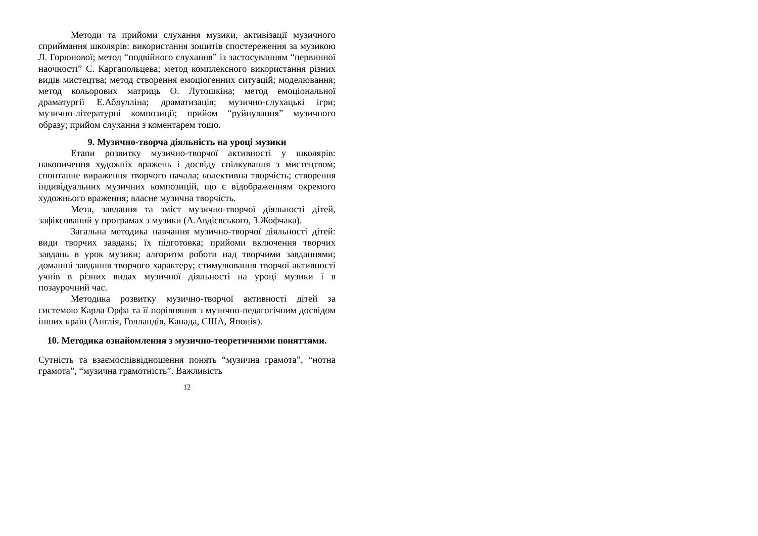Методи та прийоми слухання музики, активізації музичного сприймання школярів: використання зошитів спостереження за музикою Л. Горюнової; метод “подвійного слухання” із застосуванням “первинної наочності” С. Каргапольцева; метод комплексного використання різних видів мистецтва; метод створення емоціогенних ситуацій; моделювання; метод кольорових матриць О. Лутошкіна; метод емоціональної драматургії Е.Абдулліна; драматизація; музично-слухацькі ігри; музично-літературні композиції; прийом “руйнування” музичного образу; прийом слухання з коментарем тощо.
9. Музично-творча діяльність на уроці музики
Етапи розвитку музично-творчої активності у школярів: накопичення художніх вражень і досвіду спілкування з мистецтвом; спонтанне вираження творчого начала; колективна творчість; створення індивідуальних музичних композицій, що є відображенням окремого художнього враження; власне музична творчість.
Мета, завдання та зміст музично-творчої діяльності дітей, зафіксований у програмах з музики (А.Авдієвського, З.Жофчака).
Загальна методика навчання музично-творчої діяльності дітей: види творчих завдань; їх підготовка; прийоми включення творчих завдань в урок музики; алгоритм роботи над творчими завданнями; домашні завдання творчого характеру; стимулювання творчої активності учнів в різних видах музичної діяльності на уроці музики і в позаурочний час.
Методика розвитку музично-творчої активності дітей за системою Карла Орфа та її порівняння з музично-педагогічним досвідом інших країн (Англія, Голландія, Канада, США, Японія).
10. Методика ознайомлення з музично-теоретичними поняттями.
Сутність та взаємоспіввідношення понять “музична грамота”, “нотна грамота”, “музична грамотність”. Важливість
12